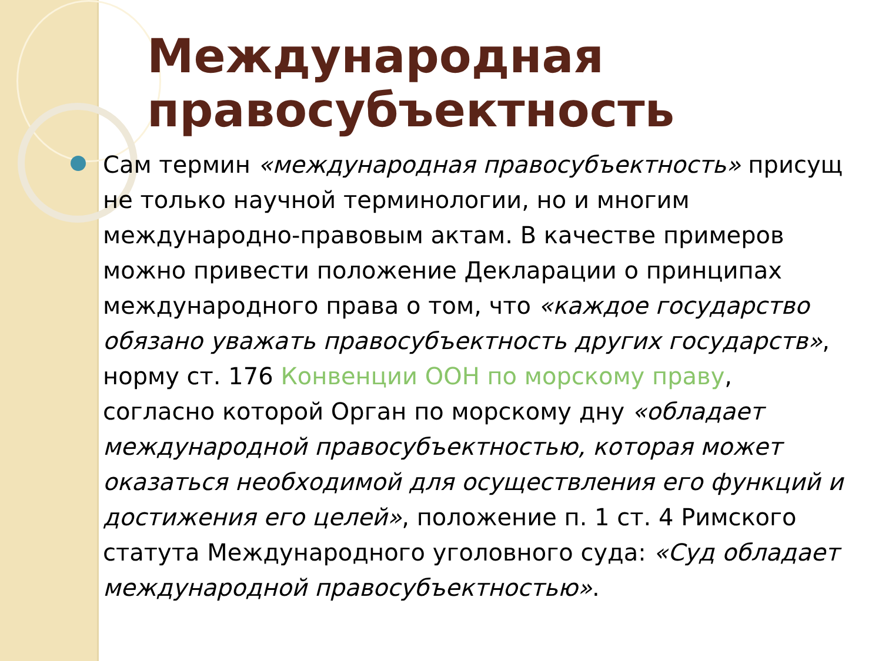Международная правосубъектность
Сам термин «международная правосубъектность» присущ не только научной терминологии, но и многим международно-правовым актам. В качестве примеров можно привести положение Декларации о принципах международного права о том, что «каждое государство обязано уважать правосубъектность других государств», норму ст. 176 Конвенции ООН по морскому праву, согласно которой Орган по морскому дну «обладает международной правосубъектностью, которая может оказаться необходимой для осуществления его функций и достижения его целей», положение п. 1 ст. 4 Римского статута Международного уголовного суда: «Суд обладает международной правосубъектностью».